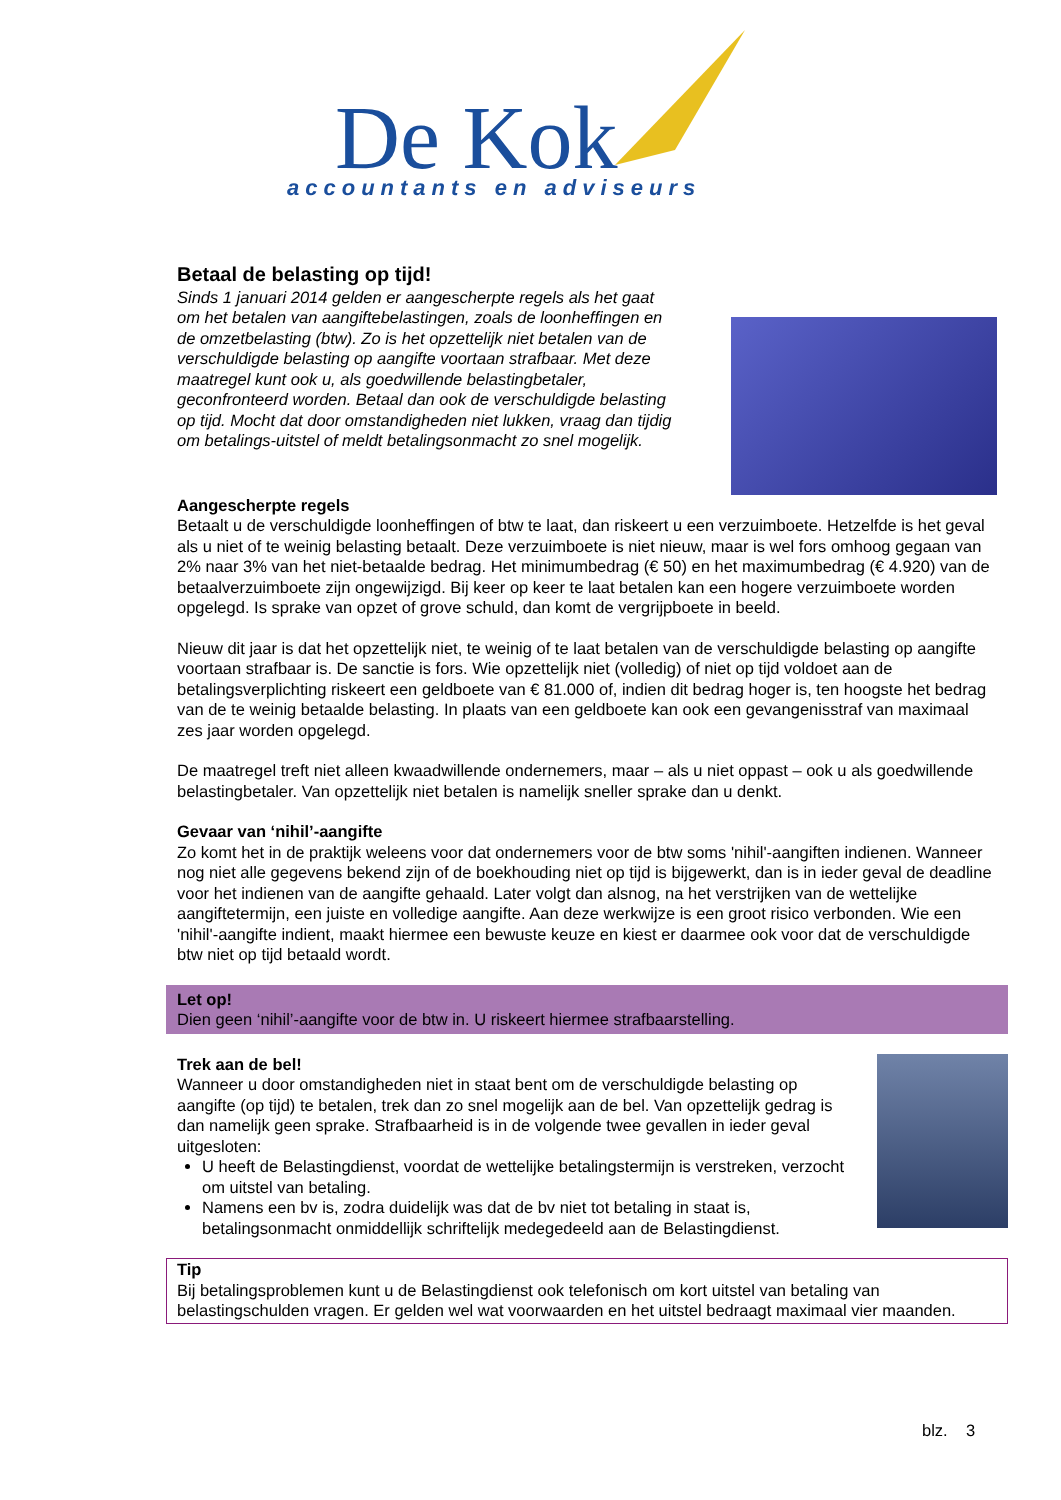De Kok
accountants en adviseurs
Betaal de belasting op tijd!
Sinds 1 januari 2014 gelden er aangescherpte regels als het gaat om het betalen van aangiftebelastingen, zoals de loonheffingen en de omzetbelasting (btw). Zo is het opzettelijk niet betalen van de verschuldigde belasting op aangifte voortaan strafbaar. Met deze maatregel kunt ook u, als goedwillende belastingbetaler, geconfronteerd worden. Betaal dan ook de verschuldigde belasting op tijd. Mocht dat door omstandigheden niet lukken, vraag dan tijdig om betalings-uitstel of meldt betalingsonmacht zo snel mogelijk.
Aangescherpte regels
Betaalt u de verschuldigde loonheffingen of btw te laat, dan riskeert u een verzuimboete. Hetzelfde is het geval als u niet of te weinig belasting betaalt. Deze verzuimboete is niet nieuw, maar is wel fors omhoog gegaan van 2% naar 3% van het niet-betaalde bedrag. Het minimumbedrag (€ 50) en het maximumbedrag (€ 4.920) van de betaalverzuimboete zijn ongewijzigd. Bij keer op keer te laat betalen kan een hogere verzuimboete worden opgelegd. Is sprake van opzet of grove schuld, dan komt de vergrijpboete in beeld.
Nieuw dit jaar is dat het opzettelijk niet, te weinig of te laat betalen van de verschuldigde belasting op aangifte voortaan strafbaar is. De sanctie is fors. Wie opzettelijk niet (volledig) of niet op tijd voldoet aan de betalingsverplichting riskeert een geldboete van € 81.000 of, indien dit bedrag hoger is, ten hoogste het bedrag van de te weinig betaalde belasting. In plaats van een geldboete kan ook een gevangenisstraf van maximaal zes jaar worden opgelegd.
De maatregel treft niet alleen kwaadwillende ondernemers, maar – als u niet oppast – ook u als goedwillende belastingbetaler. Van opzettelijk niet betalen is namelijk sneller sprake dan u denkt.
Gevaar van ‘nihil’-aangifte
Zo komt het in de praktijk weleens voor dat ondernemers voor de btw soms 'nihil'-aangiften indienen. Wanneer nog niet alle gegevens bekend zijn of de boekhouding niet op tijd is bijgewerkt, dan is in ieder geval de deadline voor het indienen van de aangifte gehaald. Later volgt dan alsnog, na het verstrijken van de wettelijke aangiftetermijn, een juiste en volledige aangifte. Aan deze werkwijze is een groot risico verbonden. Wie een 'nihil'-aangifte indient, maakt hiermee een bewuste keuze en kiest er daarmee ook voor dat de verschuldigde btw niet op tijd betaald wordt.
Let op!
Dien geen ‘nihil’-aangifte voor de btw in. U riskeert hiermee strafbaarstelling.
Trek aan de bel!
Wanneer u door omstandigheden niet in staat bent om de verschuldigde belasting op aangifte (op tijd) te betalen, trek dan zo snel mogelijk aan de bel. Van opzettelijk gedrag is dan namelijk geen sprake. Strafbaarheid is in de volgende twee gevallen in ieder geval uitgesloten:
U heeft de Belastingdienst, voordat de wettelijke betalingstermijn is verstreken, verzocht om uitstel van betaling.
Namens een bv is, zodra duidelijk was dat de bv niet tot betaling in staat is, betalingsonmacht onmiddellijk schriftelijk medegedeeld aan de Belastingdienst.
Tip
Bij betalingsproblemen kunt u de Belastingdienst ook telefonisch om kort uitstel van betaling van belastingschulden vragen. Er gelden wel wat voorwaarden en het uitstel bedraagt maximaal vier maanden.
blz. 3